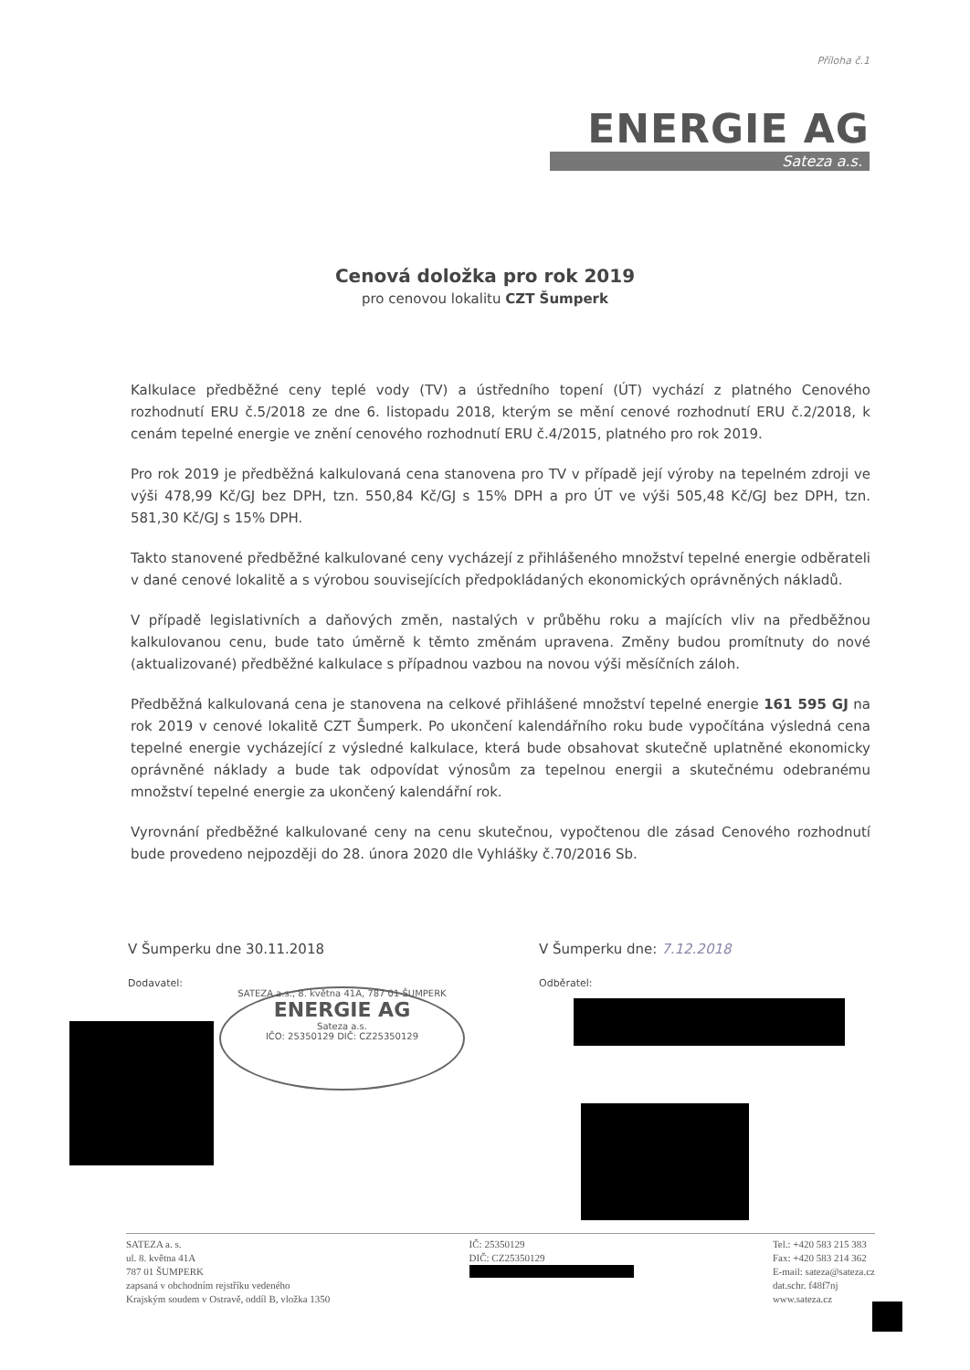Příloha č.1
ENERGIE AG
Sateza a.s.
Cenová doložka pro rok 2019
pro cenovou lokalitu CZT Šumperk
Kalkulace předběžné ceny teplé vody (TV) a ústředního topení (ÚT) vychází z platného Cenového rozhodnutí ERU č.5/2018 ze dne 6. listopadu 2018, kterým se mění cenové rozhodnutí ERU č.2/2018, k cenám tepelné energie ve znění cenového rozhodnutí ERU č.4/2015, platného pro rok 2019.
Pro rok 2019 je předběžná kalkulovaná cena stanovena pro TV v případě její výroby na tepelném zdroji ve výši 478,99 Kč/GJ bez DPH, tzn. 550,84 Kč/GJ s 15% DPH a pro ÚT ve výši 505,48 Kč/GJ bez DPH, tzn. 581,30 Kč/GJ s 15% DPH.
Takto stanovené předběžné kalkulované ceny vycházejí z přihlášeného množství tepelné energie odběrateli v dané cenové lokalitě a s výrobou souvisejících předpokládaných ekonomických oprávněných nákladů.
V případě legislativních a daňových změn, nastalých v průběhu roku a majících vliv na předběžnou kalkulovanou cenu, bude tato úměrně k těmto změnám upravena. Změny budou promítnuty do nové (aktualizované) předběžné kalkulace s případnou vazbou na novou výši měsíčních záloh.
Předběžná kalkulovaná cena je stanovena na celkové přihlášené množství tepelné energie 161 595 GJ na rok 2019 v cenové lokalitě CZT Šumperk. Po ukončení kalendářního roku bude vypočítána výsledná cena tepelné energie vycházející z výsledné kalkulace, která bude obsahovat skutečně uplatněné ekonomicky oprávněné náklady a bude tak odpovídat výnosům za tepelnou energii a skutečnému odebranému množství tepelné energie za ukončený kalendářní rok.
Vyrovnání předběžné kalkulované ceny na cenu skutečnou, vypočtenou dle zásad Cenového rozhodnutí bude provedeno nejpozději do 28. února 2020 dle Vyhlášky č.70/2016 Sb.
V Šumperku dne 30.11.2018
Dodavatel:
V Šumperku dne: 7.12.2018
Odběratel:
SATEZA a.s., 8. května 41A, 787 01 ŠUMPERK
ENERGIE AG
Sateza a.s.
IČO: 25350129 DIČ: CZ25350129
SATEZA a. s.
ul. 8. května 41A
787 01 ŠUMPERK
zapsaná v obchodním rejstříku vedeného
Krajským soudem v Ostravě, oddíl B, vložka 1350
IČ: 25350129
DIČ: CZ25350129
Tel.: +420 583 215 383
Fax: +420 583 214 362
E-mail: sateza@sateza.cz
dat.schr. f48f7nj
www.sateza.cz